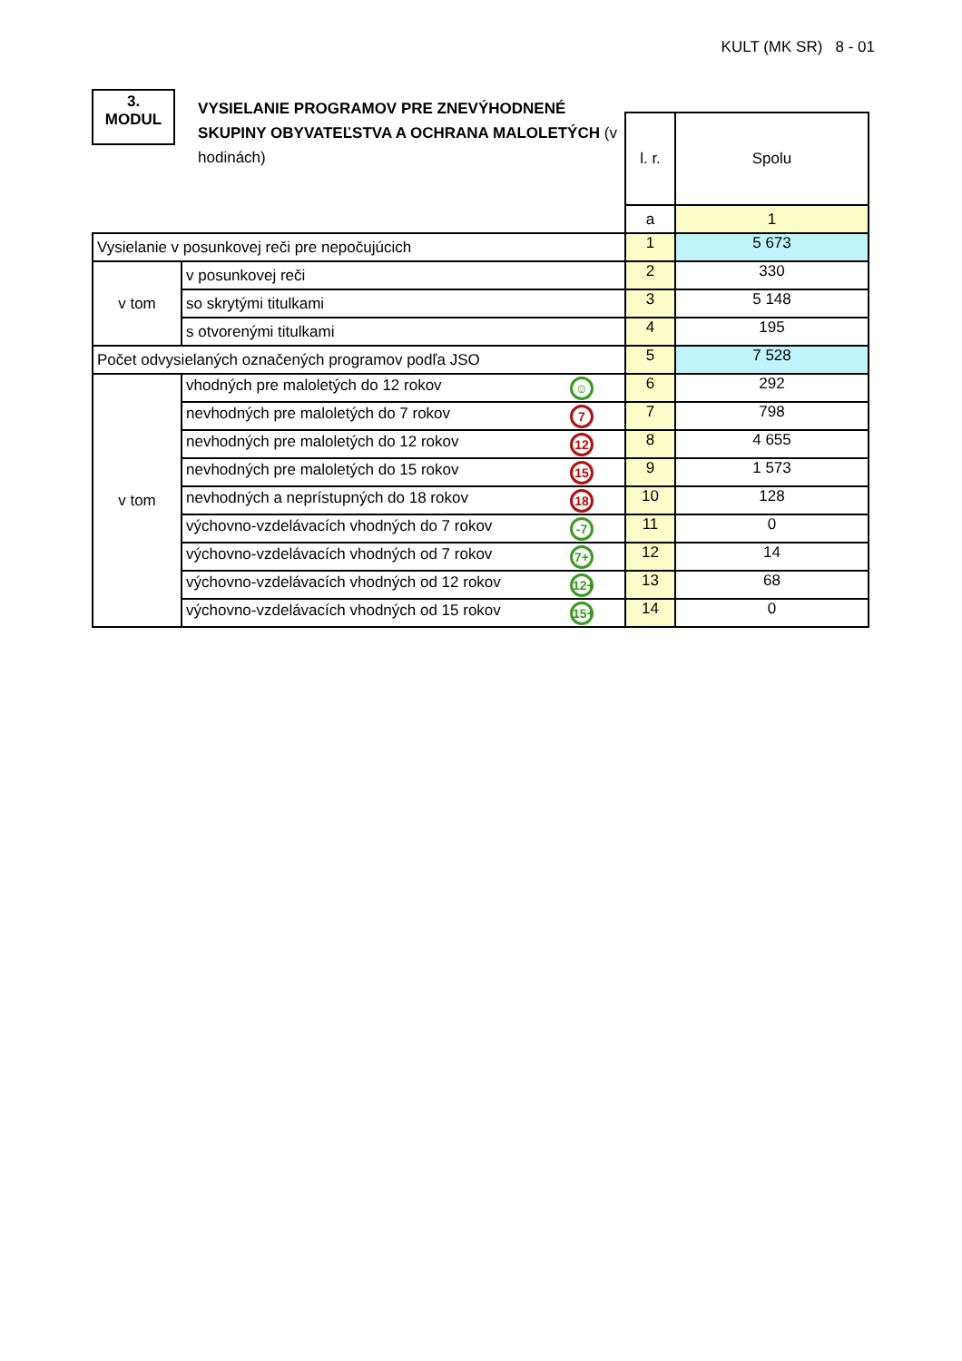KULT (MK SR) 8 - 01
3.
MODUL
VYSIELANIE PROGRAMOV PRE ZNEVÝHODNENÉ SKUPINY OBYVATEĽSTVA A OCHRANA MALOLETÝCH (v hodinách)
| | | l. r. | Spolu |
| | | a | 1 |
| Vysielanie v posunkovej reči pre nepočujúcich | | 1 | 5 673 |
| v tom | v posunkovej reči | 2 | 330 |
| | so skrytými titulkami | 3 | 5 148 |
| | s otvorenými titulkami | 4 | 195 |
| Počet odvysielaných označených programov podľa JSO | | 5 | 7 528 |
| v tom | vhodných pre maloletých do 12 rokov ☺ | 6 | 292 |
| | nevhodných pre maloletých do 7 rokov 7 | 7 | 798 |
| | nevhodných pre maloletých do 12 rokov 12 | 8 | 4 655 |
| | nevhodných pre maloletých do 15 rokov 15 | 9 | 1 573 |
| | nevhodných a neprístupných do 18 rokov 18 | 10 | 128 |
| | výchovno-vzdelávacích vhodných do 7 rokov -7 | 11 | 0 |
| | výchovno-vzdelávacích vhodných od 7 rokov 7+ | 12 | 14 |
| | výchovno-vzdelávacích vhodných od 12 rokov 12+ | 13 | 68 |
| | výchovno-vzdelávacích vhodných od 15 rokov 15+ | 14 | 0 |